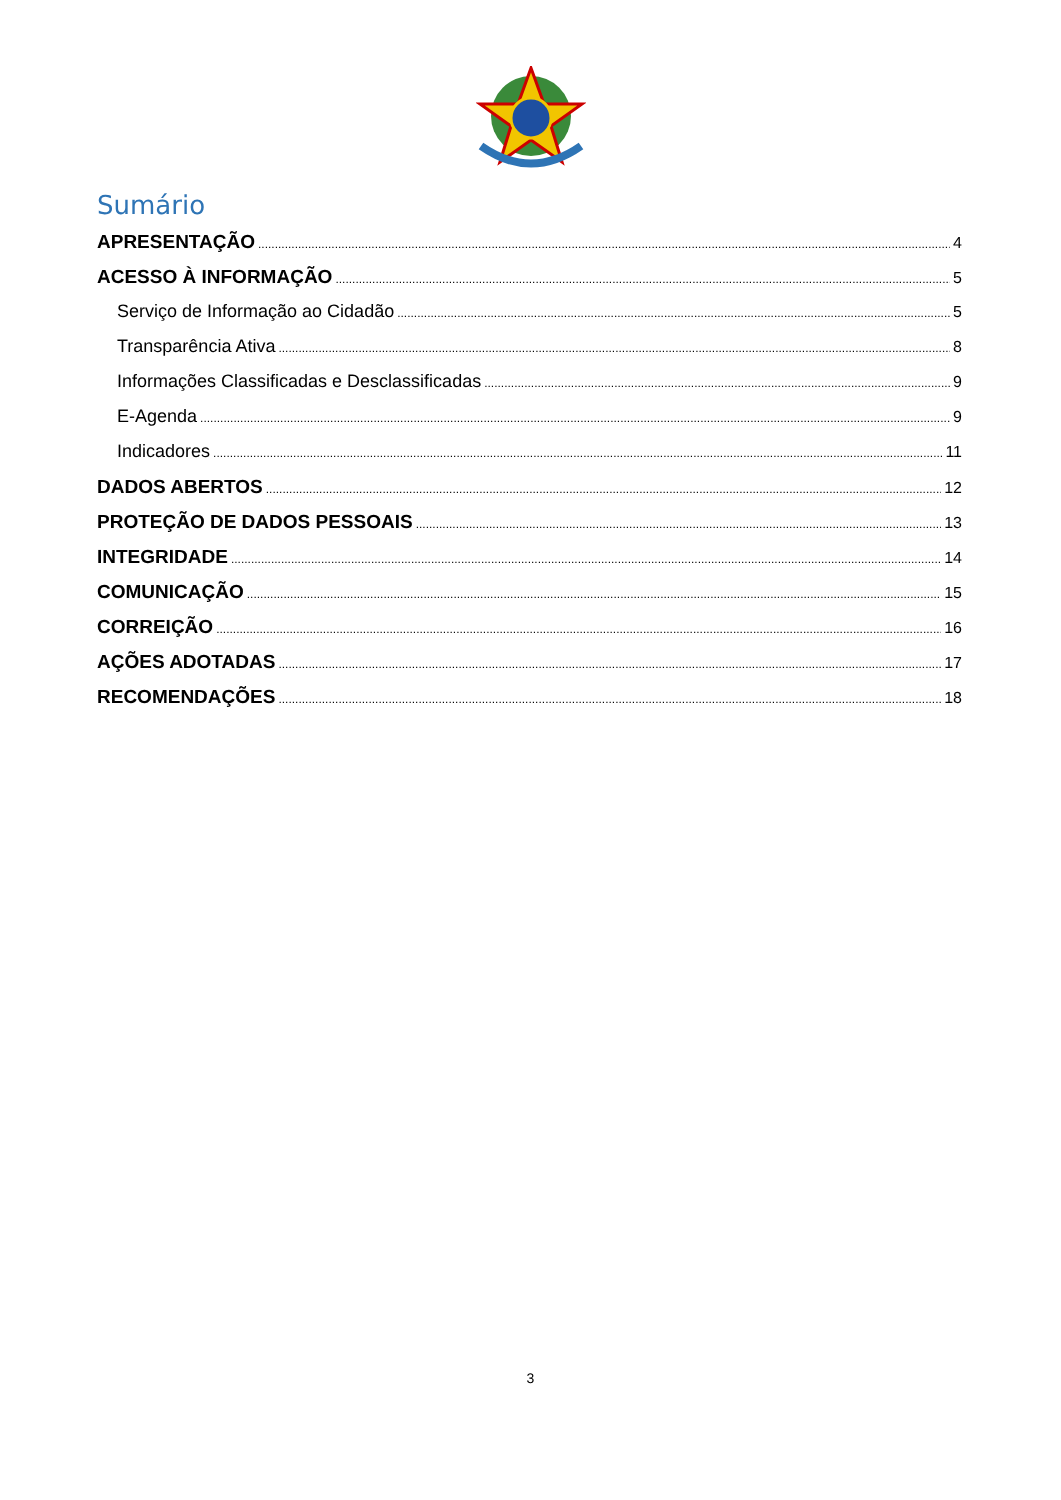Sumário
APRESENTAÇÃO 4
ACESSO À INFORMAÇÃO 5
Serviço de Informação ao Cidadão 5
Transparência Ativa 8
Informações Classificadas e Desclassificadas 9
E-Agenda 9
Indicadores 11
DADOS ABERTOS 12
PROTEÇÃO DE DADOS PESSOAIS 13
INTEGRIDADE 14
COMUNICAÇÃO 15
CORREIÇÃO 16
AÇÕES ADOTADAS 17
RECOMENDAÇÕES 18
3